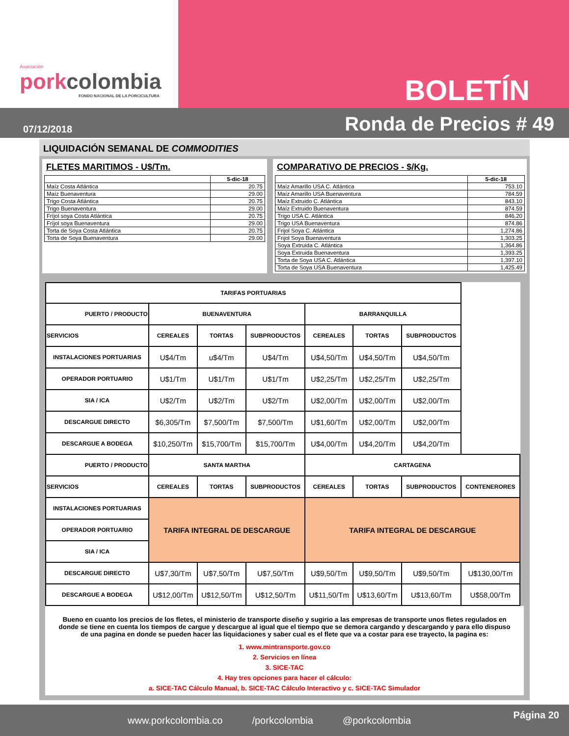Asociación
porkcolombia
FONDO NACIONAL DE LA PORCICULTURA
BOLETÍN
07/12/2018 Ronda de Precios # 49
LIQUIDACIÓN SEMANAL DE COMMODITIES
FLETES MARITIMOS - U$/Tm.
| | 5-dic-18 |
| --- | --- |
| Maíz Costa Atlántica | 20.75 |
| Maíz Buenaventura | 29.00 |
| Trigo Costa Atlántica | 20.75 |
| Trigo Buenaventura | 29.00 |
| Fríjol soya Costa Atlántica | 20.75 |
| Fríjol soya Buenaventura | 29.00 |
| Torta de Soya Costa Atlántica | 20.75 |
| Torta de Soya Buenaventura | 29.00 |
COMPARATIVO DE PRECIOS - $/Kg.
| | 5-dic-18 |
| --- | --- |
| Maíz Amarillo USA C. Atlántica | 753.10 |
| Maíz Amarillo USA Buenaventura | 784.59 |
| Maíz Extruido C. Atlántica | 843.10 |
| Maíz Extruido Buenaventura | 874.59 |
| Trigo USA C. Atlántica | 846.20 |
| Trigo USA Buenaventura | 874.86 |
| Frijol Soya C. Atlántica | 1,274.86 |
| Frijol Soya Buenaventura | 1,303.25 |
| Soya Extruida C. Atlántica | 1,364.86 |
| Soya Extruida Buenaventura | 1,393.25 |
| Torta de Soya USA C. Atlántica | 1,397.10 |
| Torta de Soya USA Buenaventura | 1,425.49 |
| TARIFAS PORTUARIAS | | | | | | | |
| --- | --- | --- | --- | --- | --- | --- | --- |
| PUERTO / PRODUCTO | BUENAVENTURA | | | BARRANQUILLA | | | |
| SERVICIOS | CEREALES | TORTAS | SUBPRODUCTOS | CEREALES | TORTAS | SUBPRODUCTOS | |
| INSTALACIONES PORTUARIAS | U$4/Tm | u$4/Tm | U$4/Tm | U$4,50/Tm | U$4,50/Tm | U$4,50/Tm | |
| OPERADOR PORTUARIO | U$1/Tm | U$1/Tm | U$1/Tm | U$2,25/Tm | U$2,25/Tm | U$2,25/Tm | |
| SIA / ICA | U$2/Tm | U$2/Tm | U$2/Tm | U$2,00/Tm | U$2,00/Tm | U$2,00/Tm | |
| DESCARGUE DIRECTO | $6,305/Tm | $7,500/Tm | $7,500/Tm | U$1,60/Tm | U$2,00/Tm | U$2,00/Tm | |
| DESCARGUE A BODEGA | $10,250/Tm | $15,700/Tm | $15,700/Tm | U$4,00/Tm | U$4,20/Tm | U$4,20/Tm | |
| PUERTO / PRODUCTO | SANTA MARTHA | | | CARTAGENA | | | |
| SERVICIOS | CEREALES | TORTAS | SUBPRODUCTOS | CEREALES | TORTAS | SUBPRODUCTOS | CONTENERORES |
| INSTALACIONES PORTUARIAS | TARIFA INTEGRAL DE DESCARGUE | | | TARIFA INTEGRAL DE DESCARGUE | | | |
| OPERADOR PORTUARIO | | | | | | | |
| SIA / ICA | | | | | | | |
| DESCARGUE DIRECTO | U$7,30/Tm | U$7,50/Tm | U$7,50/Tm | U$9,50/Tm | U$9,50/Tm | U$9,50/Tm | U$130,00/Tm |
| DESCARGUE A BODEGA | U$12,00/Tm | U$12,50/Tm | U$12,50/Tm | U$11,50/Tm | U$13,60/Tm | U$13,60/Tm | U$58,00/Tm |
Bueno en cuanto los precios de los fletes, el ministerio de transporte diseño y sugirio a las empresas de transporte unos fletes regulados en donde se tiene en cuenta los tiempos de cargue y descargue al igual que el tiempo que se demora cargando y descargando y para ello dispuso de una pagina en donde se pueden hacer las liquidaciones y saber cual es el flete que va a costar para ese trayecto, la pagina es:
1. www.mintransporte.gov.co
2. Servicios en línea
3. SICE-TAC
4. Hay tres opciones para hacer el cálculo:
a. SICE-TAC Cálculo Manual, b. SICE-TAC Cálculo Interactivo y c. SICE-TAC Simulador
www.porkcolombia.co /porkcolombia @porkcolombia Página 20